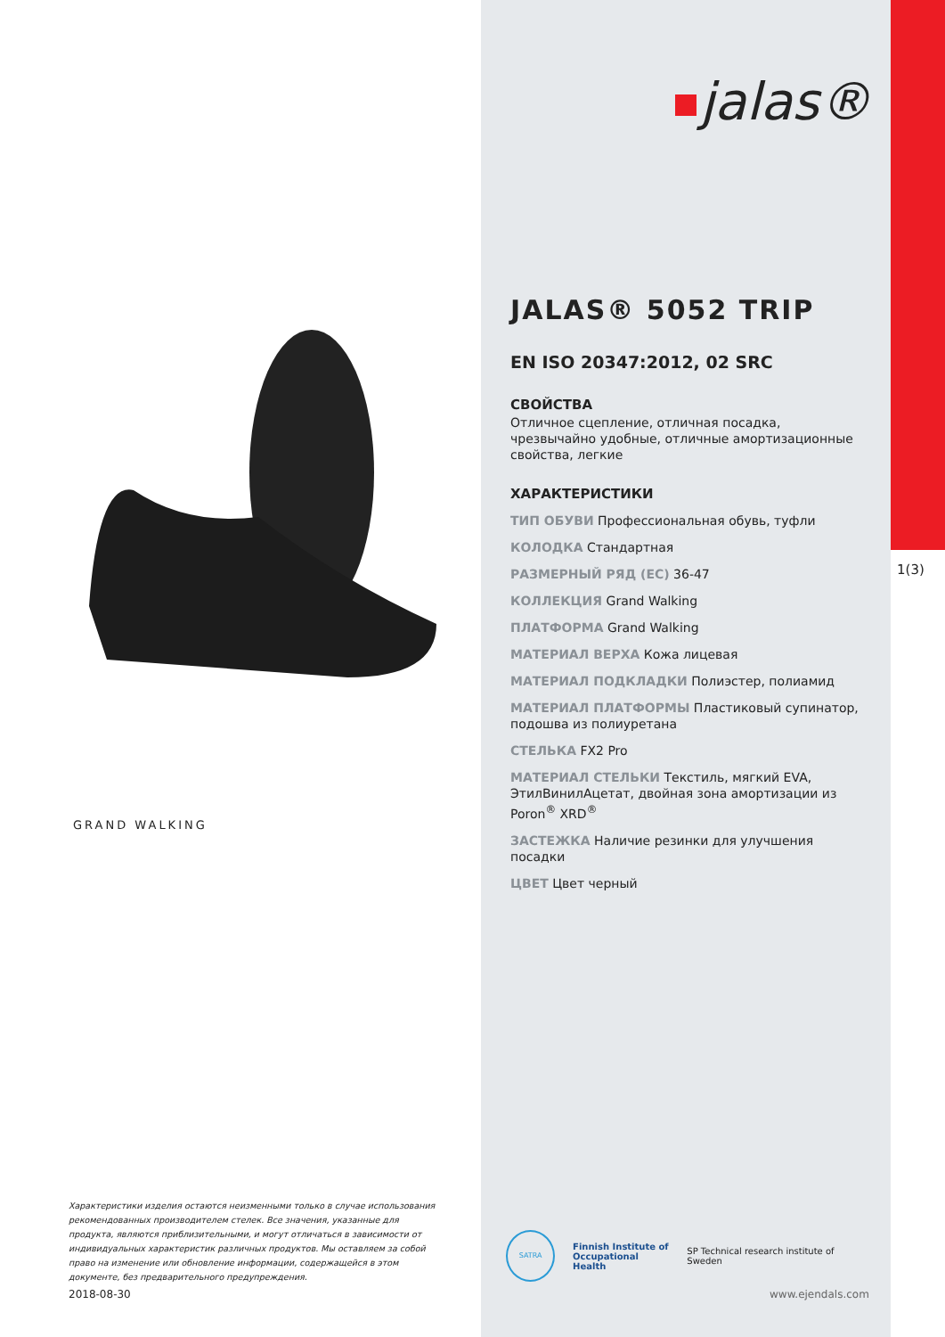jalas®
JALAS® 5052 TRIP
EN ISO 20347:2012, 02 SRC
СВОЙСТВА
Отличное сцепление, отличная посадка, чрезвычайно удобные, отличные амортизационные свойства, легкие
ХАРАКТЕРИСТИКИ
ТИП ОБУВИ Профессиональная обувь, туфли
КОЛОДКА Стандартная
РАЗМЕРНЫЙ РЯД (EC) 36-47
КОЛЛЕКЦИЯ Grand Walking
ПЛАТФОРМА Grand Walking
МАТЕРИАЛ ВЕРХА Кожа лицевая
МАТЕРИАЛ ПОДКЛАДКИ Полиэстер, полиамид
МАТЕРИАЛ ПЛАТФОРМЫ Пластиковый супинатор, подошва из полиуретана
СТЕЛЬКА FX2 Pro
МАТЕРИАЛ СТЕЛЬКИ Текстиль, мягкий EVA, ЭтилВинилАцетат, двойная зона амортизации из Poron<sup>®</sup> XRD<sup>®</sup>
ЗАСТЕЖКА Наличие резинки для улучшения посадки
ЦВЕТ Цвет черный
1(3)
GRAND WALKING
Характеристики изделия остаются неизменными только в случае использования рекомендованных производителем стелек. Все значения, указанные для продукта, являются приблизительными, и могут отличаться в зависимости от индивидуальных характеристик различных продуктов. Мы оставляем за собой право на изменение или обновление информации, содержащейся в этом документе, без предварительного предупреждения.
2018-08-30
SATRA
Finnish Institute of
Occupational Health
SP Technical research institute of Sweden
www.ejendals.com